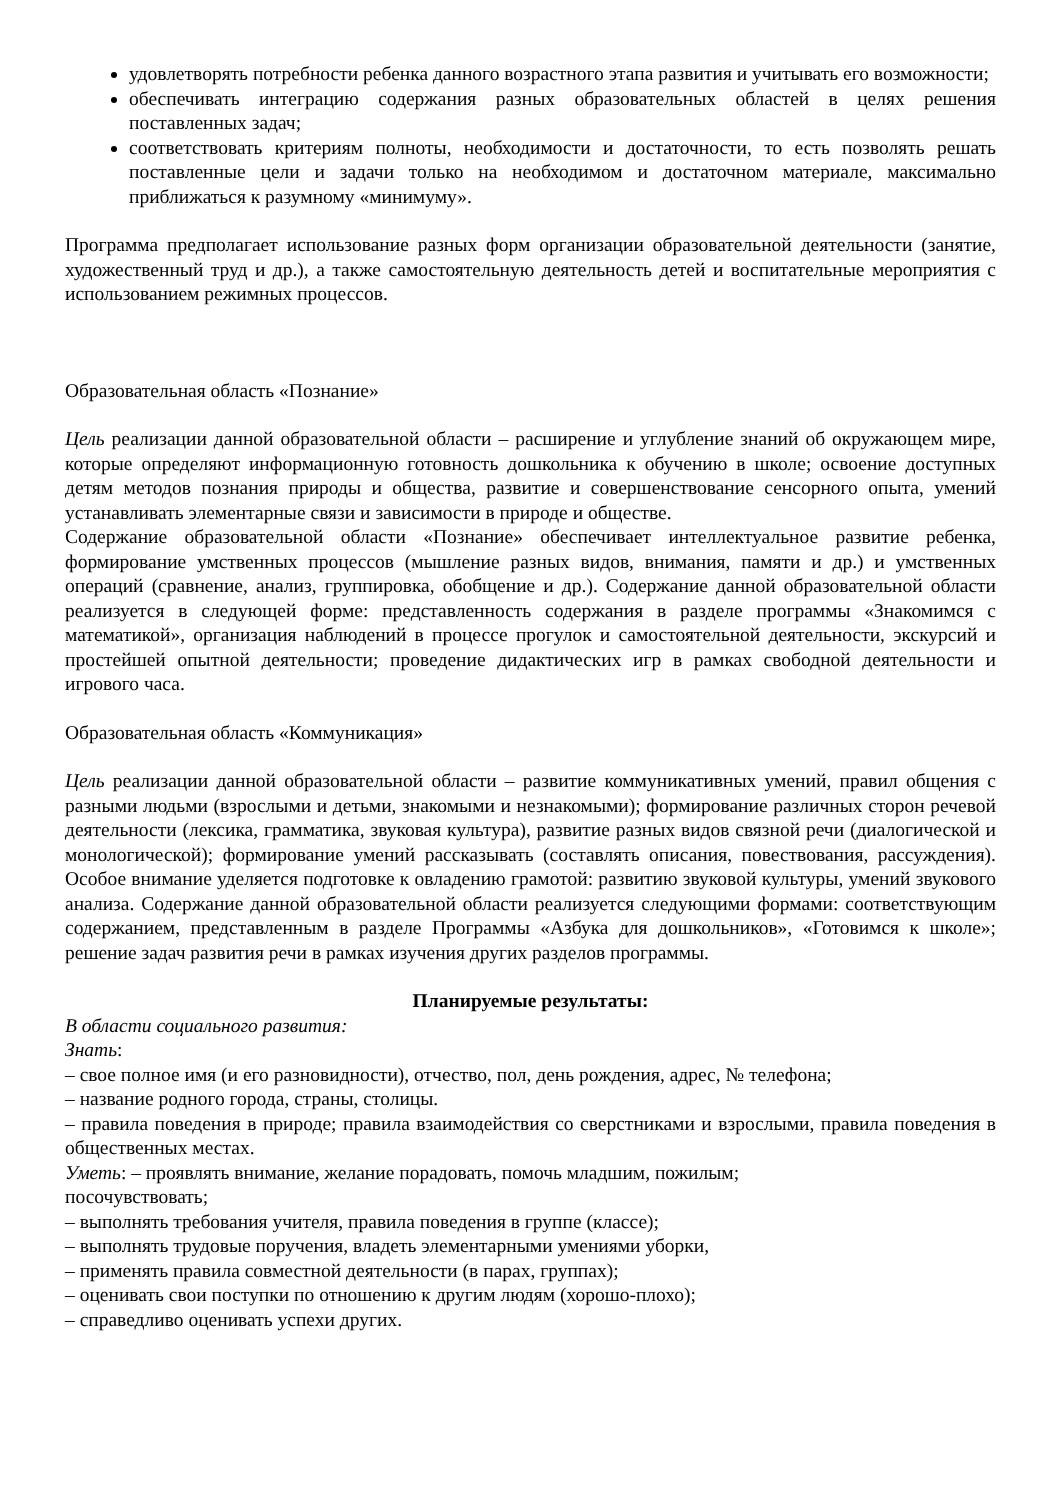удовлетворять потребности ребенка данного возрастного этапа развития и учитывать его возможности;
обеспечивать интеграцию содержания разных образовательных областей в целях решения поставленных задач;
соответствовать критериям полноты, необходимости и достаточности, то есть позволять решать поставленные цели и задачи только на необходимом и достаточном материале, максимально приближаться к разумному «минимуму».
Программа предполагает использование разных форм организации образовательной деятельности (занятие, художественный труд и др.), а также самостоятельную деятельность детей и воспитательные мероприятия с использованием режимных процессов.
Образовательная область «Познание»
Цель реализации данной образовательной области – расширение и углубление знаний об окружающем мире, которые определяют информационную готовность дошкольника к обучению в школе; освоение доступных детям методов познания природы и общества, развитие и совершенствование сенсорного опыта, умений устанавливать элементарные связи и зависимости в природе и обществе.
Содержание образовательной области «Познание» обеспечивает интеллектуальное развитие ребенка, формирование умственных процессов (мышление разных видов, внимания, памяти и др.) и умственных операций (сравнение, анализ, группировка, обобщение и др.). Содержание данной образовательной области реализуется в следующей форме: представленность содержания в разделе программы «Знакомимся с математикой», организация наблюдений в процессе прогулок и самостоятельной деятельности, экскурсий и простейшей опытной деятельности; проведение дидактических игр в рамках свободной деятельности и игрового часа.
Образовательная область «Коммуникация»
Цель реализации данной образовательной области – развитие коммуникативных умений, правил общения с разными людьми (взрослыми и детьми, знакомыми и незнакомыми); формирование различных сторон речевой деятельности (лексика, грамматика, звуковая культура), развитие разных видов связной речи (диалогической и монологической); формирование умений рассказывать (составлять описания, повествования, рассуждения). Особое внимание уделяется подготовке к овладению грамотой: развитию звуковой культуры, умений звукового анализа. Содержание данной образовательной области реализуется следующими формами: соответствующим содержанием, представленным в разделе Программы «Азбука для дошкольников», «Готовимся к школе»; решение задач развития речи в рамках изучения других разделов программы.
Планируемые результаты:
В области социального развития:
Знать:
– свое полное имя (и его разновидности), отчество, пол, день рождения, адрес, № телефона;
– название родного города, страны, столицы.
– правила поведения в природе; правила взаимодействия со сверстниками и взрослыми, правила поведения в общественных местах.
Уметь: – проявлять внимание, желание порадовать, помочь младшим, пожилым;
посочувствовать;
– выполнять требования учителя, правила поведения в группе (классе);
– выполнять трудовые поручения, владеть элементарными умениями уборки,
– применять правила совместной деятельности (в парах, группах);
– оценивать свои поступки по отношению к другим людям (хорошо-плохо);
– справедливо оценивать успехи других.